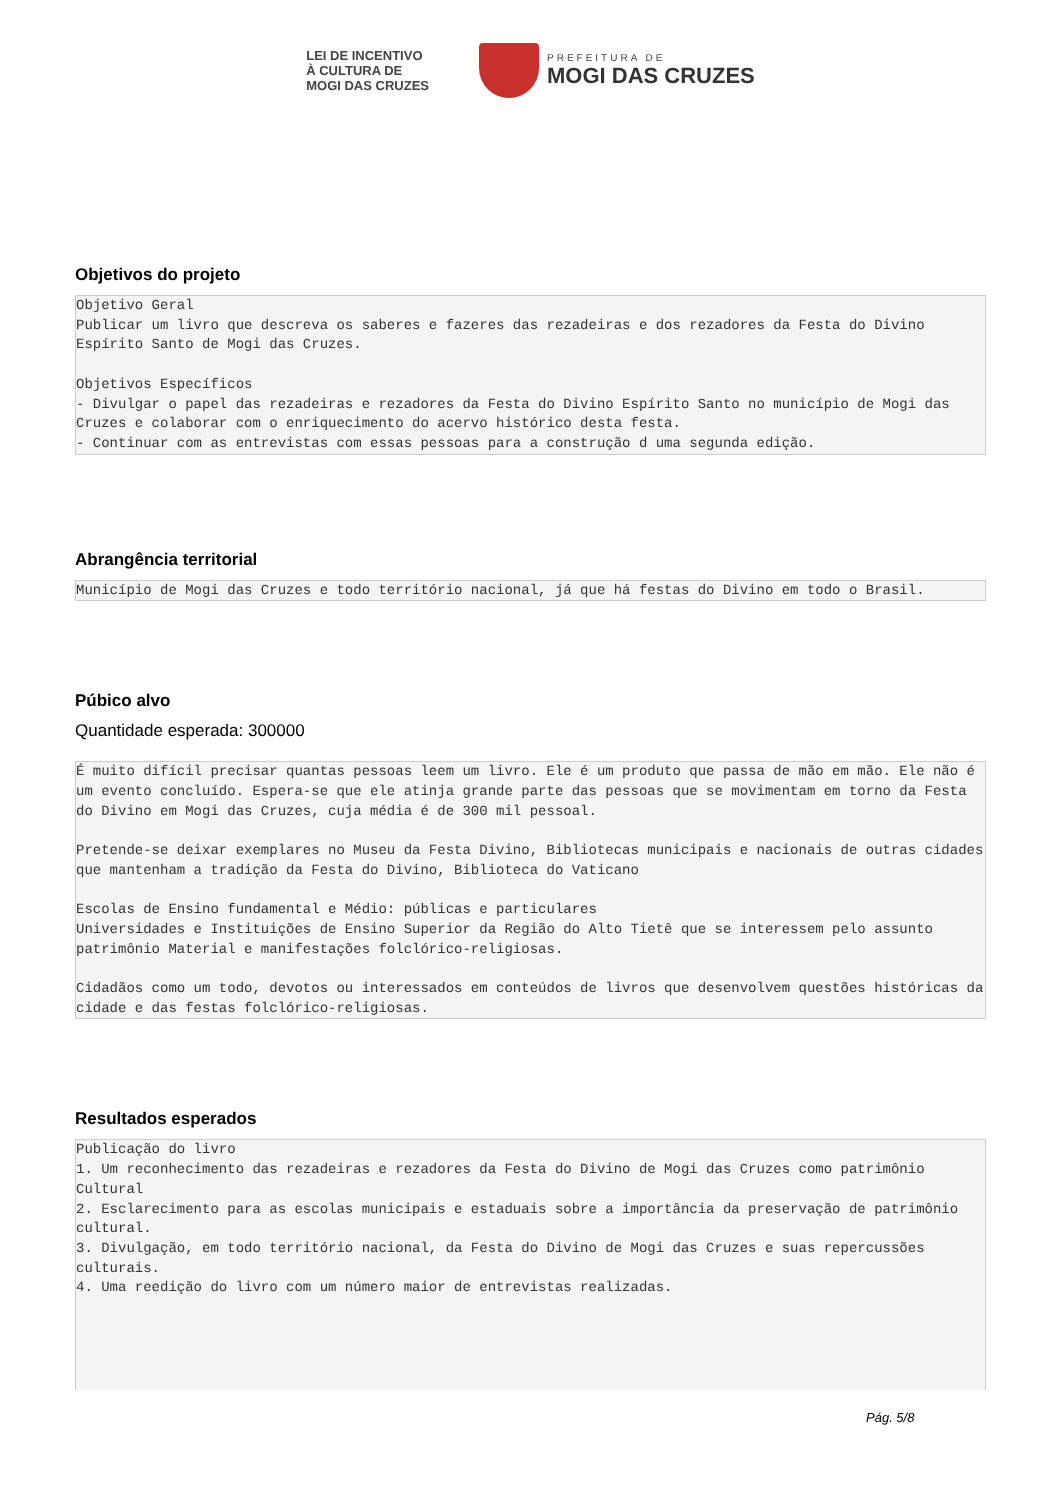LEI DE INCENTIVO
À CULTURA DE
MOGI DAS CRUZES
PREFEITURA DE
MOGI DAS CRUZES
Objetivos do projeto
Objetivo Geral Publicar um livro que descreva os saberes e fazeres das rezadeiras e dos rezadores da Festa do Divino Espírito Santo de Mogi das Cruzes. Objetivos Específicos - Divulgar o papel das rezadeiras e rezadores da Festa do Divino Espírito Santo no município de Mogi das Cruzes e colaborar com o enriquecimento do acervo histórico desta festa. - Continuar com as entrevistas com essas pessoas para a construção d uma segunda edição.
Abrangência territorial
Município de Mogi das Cruzes e todo território nacional, já que há festas do Divino em todo o Brasil.
Púbico alvo
Quantidade esperada: 300000
É muito difícil precisar quantas pessoas leem um livro. Ele é um produto que passa de mão em mão. Ele não é um evento concluído. Espera-se que ele atinja grande parte das pessoas que se movimentam em torno da Festa do Divino em Mogi das Cruzes, cuja média é de 300 mil pessoal. Pretende-se deixar exemplares no Museu da Festa Divino, Bibliotecas municipais e nacionais de outras cidades que mantenham a tradição da Festa do Divino, Biblioteca do Vaticano Escolas de Ensino fundamental e Médio: públicas e particulares Universidades e Instituições de Ensino Superior da Região do Alto Tietê que se interessem pelo assunto patrimônio Material e manifestações folclórico-religiosas. Cidadãos como um todo, devotos ou interessados em conteúdos de livros que desenvolvem questões históricas da cidade e das festas folclórico-religiosas.
Resultados esperados
Publicação do livro 1. Um reconhecimento das rezadeiras e rezadores da Festa do Divino de Mogi das Cruzes como patrimônio Cultural 2. Esclarecimento para as escolas municipais e estaduais sobre a importância da preservação de patrimônio cultural. 3. Divulgação, em todo território nacional, da Festa do Divino de Mogi das Cruzes e suas repercussões culturais. 4. Uma reedição do livro com um número maior de entrevistas realizadas.
Pág. 5/8